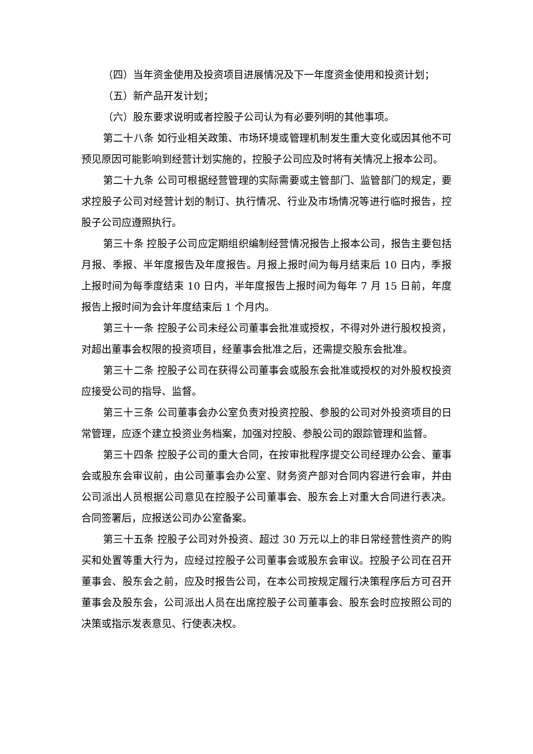（四）当年资金使用及投资项目进展情况及下一年度资金使用和投资计划；
（五）新产品开发计划；
（六）股东要求说明或者控股子公司认为有必要列明的其他事项。
第二十八条 如行业相关政策、市场环境或管理机制发生重大变化或因其他不可预见原因可能影响到经营计划实施的，控股子公司应及时将有关情况上报本公司。
第二十九条 公司可根据经营管理的实际需要或主管部门、监管部门的规定，要求控股子公司对经营计划的制订、执行情况、行业及市场情况等进行临时报告，控股子公司应遵照执行。
第三十条 控股子公司应定期组织编制经营情况报告上报本公司，报告主要包括月报、季报、半年度报告及年度报告。月报上报时间为每月结束后 10 日内，季报上报时间为每季度结束 10 日内，半年度报告上报时间为每年 7 月 15 日前，年度报告上报时间为会计年度结束后 1 个月内。
第三十一条 控股子公司未经公司董事会批准或授权，不得对外进行股权投资，对超出董事会权限的投资项目，经董事会批准之后，还需提交股东会批准。
第三十二条 控股子公司在获得公司董事会或股东会批准或授权的对外股权投资应接受公司的指导、监督。
第三十三条 公司董事会办公室负责对投资控股、参股的公司对外投资项目的日常管理，应逐个建立投资业务档案，加强对控股、参股公司的跟踪管理和监督。
第三十四条 控股子公司的重大合同，在按审批程序提交公司经理办公会、董事会或股东会审议前，由公司董事会办公室、财务资产部对合同内容进行会审，并由公司派出人员根据公司意见在控股子公司董事会、股东会上对重大合同进行表决。合同签署后，应报送公司办公室备案。
第三十五条 控股子公司对外投资、超过 30 万元以上的非日常经营性资产的购买和处置等重大行为，应经过控股子公司董事会或股东会审议。控股子公司在召开董事会、股东会之前，应及时报告公司，在本公司按规定履行决策程序后方可召开董事会及股东会，公司派出人员在出席控股子公司董事会、股东会时应按照公司的决策或指示发表意见、行使表决权。